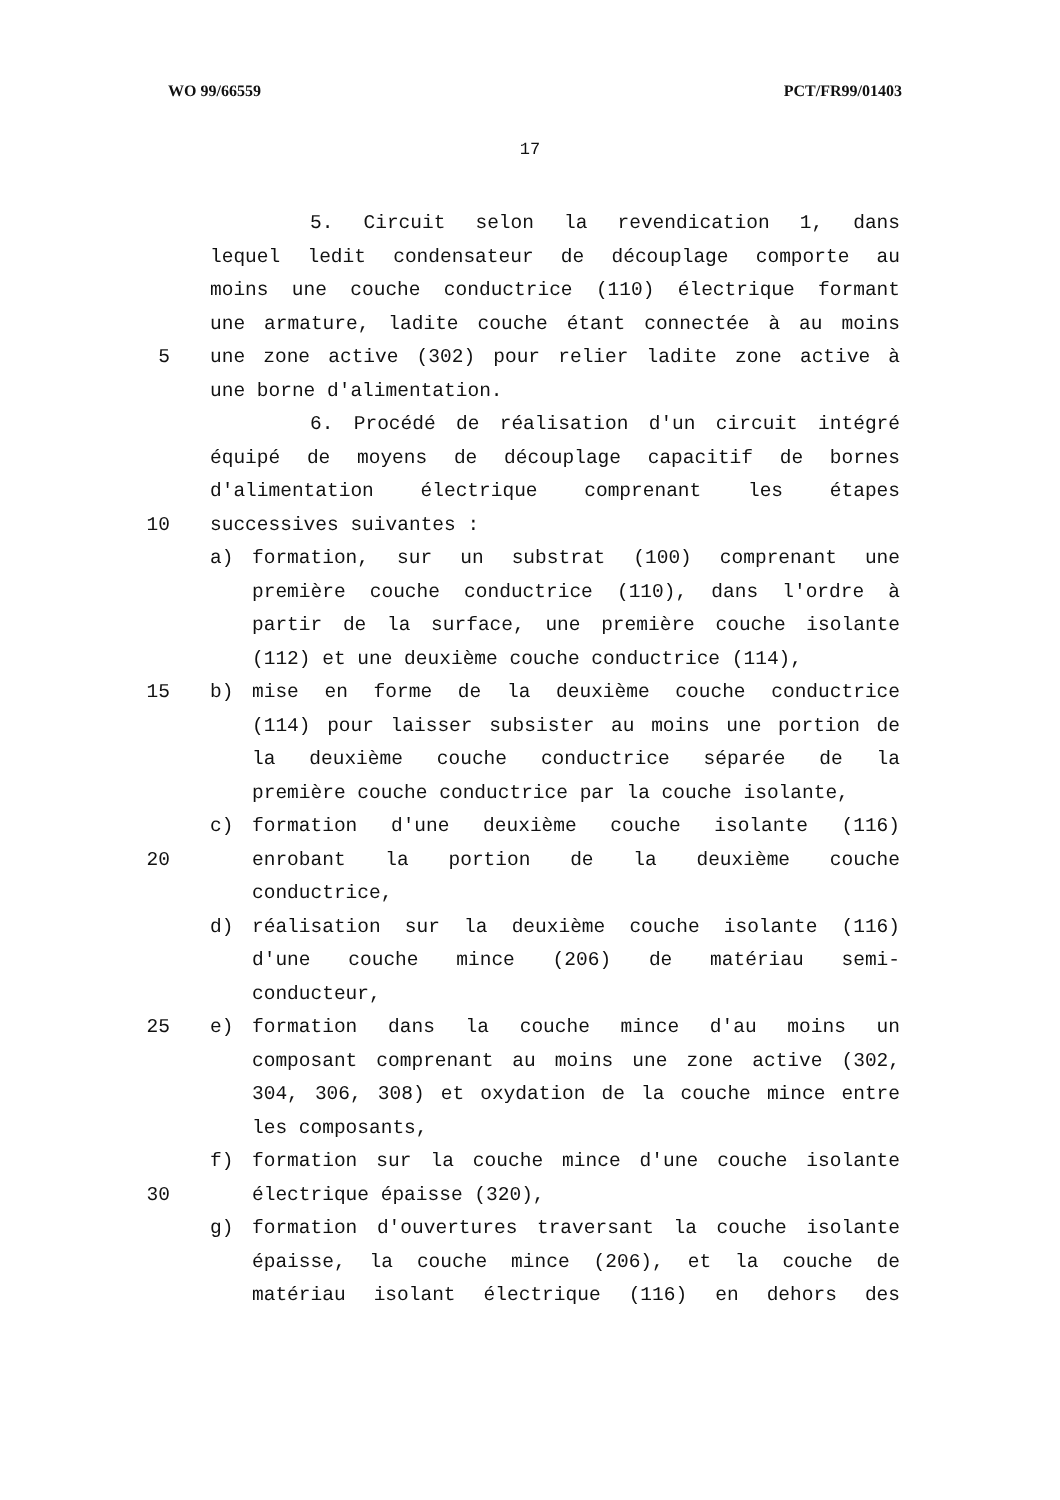WO 99/66559 PCT/FR99/01403
17
5. Circuit selon la revendication 1, dans
lequel ledit condensateur de découplage comporte au
moins une couche conductrice (110) électrique formant
une armature, ladite couche étant connectée à au moins
5 une zone active (302) pour relier ladite zone active à
une borne d'alimentation.
6. Procédé de réalisation d'un circuit intégré
équipé de moyens de découplage capacitif de bornes
d'alimentation électrique comprenant les étapes
10 successives suivantes :
a) formation, sur un substrat (100) comprenant une
première couche conductrice (110), dans l'ordre à
partir de la surface, une première couche isolante
(112) et une deuxième couche conductrice (114),
15 b) mise en forme de la deuxième couche conductrice
(114) pour laisser subsister au moins une portion de
la deuxième couche conductrice séparée de la
première couche conductrice par la couche isolante,
c) formation d'une deuxième couche isolante (116)
20 enrobant la portion de la deuxième couche
conductrice,
d) réalisation sur la deuxième couche isolante (116)
d'une couche mince (206) de matériau semi-
conducteur,
25 e) formation dans la couche mince d'au moins un
composant comprenant au moins une zone active (302,
304, 306, 308) et oxydation de la couche mince entre
les composants,
f) formation sur la couche mince d'une couche isolante
30 électrique épaisse (320),
g) formation d'ouvertures traversant la couche isolante
épaisse, la couche mince (206), et la couche de
matériau isolant électrique (116) en dehors des